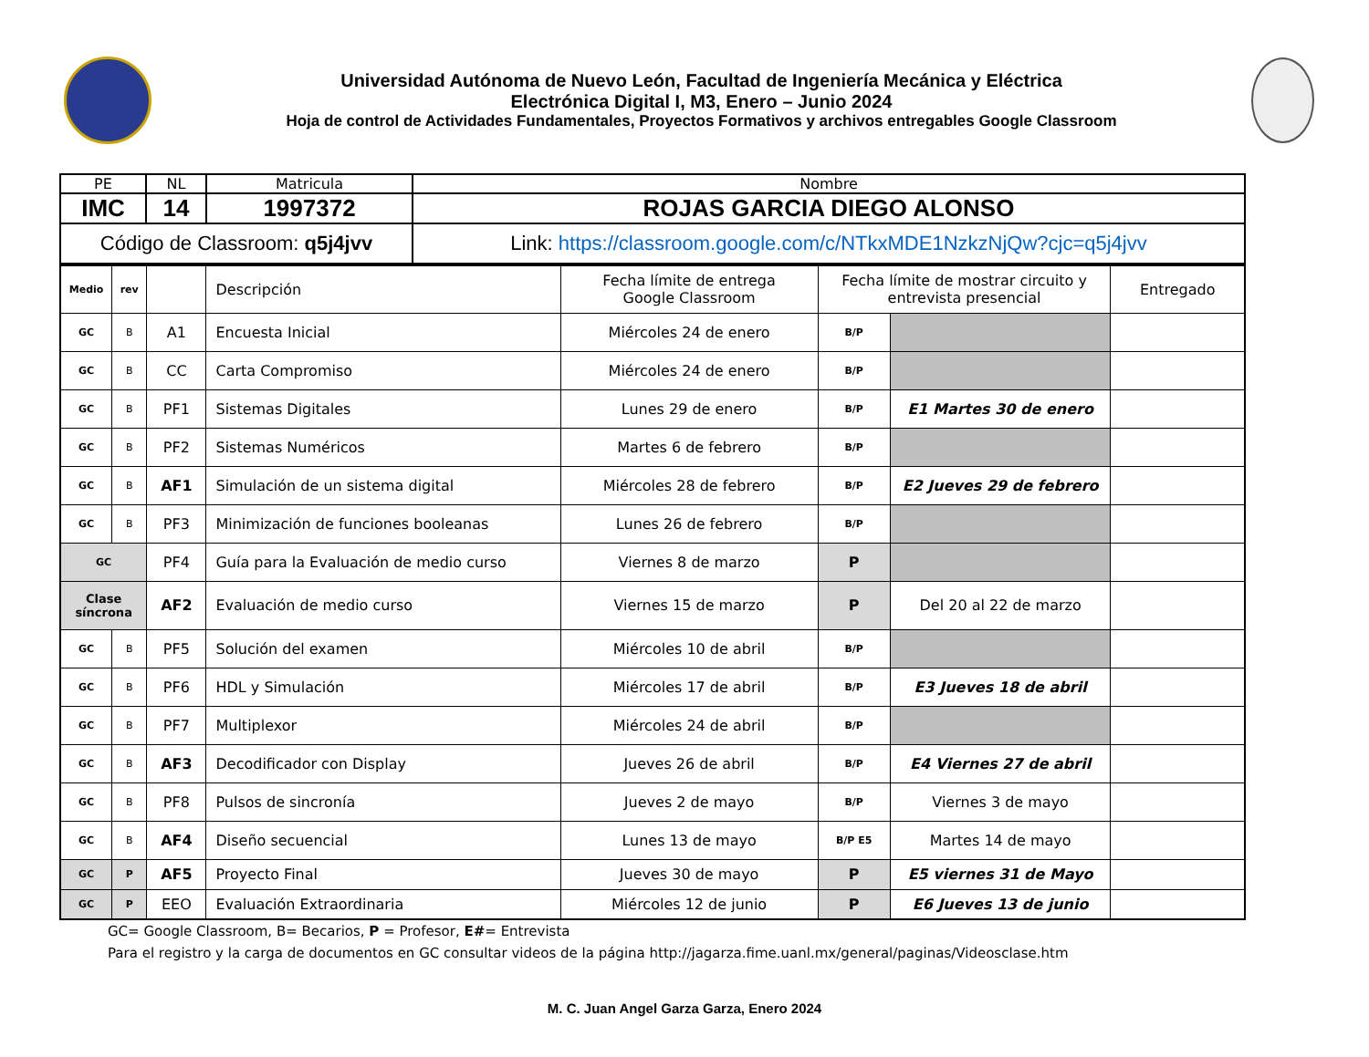Universidad Autónoma de Nuevo León, Facultad de Ingeniería Mecánica y Eléctrica
Electrónica Digital I, M3, Enero – Junio 2024
Hoja de control de Actividades Fundamentales, Proyectos Formativos y archivos entregables Google Classroom
| PE | NL | Matricula | Nombre |
| IMC | 14 | 1997372 | ROJAS GARCIA DIEGO ALONSO |
| Código de Classroom: q5j4jvv | | | Link: https://classroom.google.com/c/NTkxMDE1NzkzNjQw?cjc=q5j4jvv |
| Medio | rev | | Descripción | Fecha límite de entrega Google Classroom | Fecha límite de mostrar circuito y entrevista presencial | | Entregado |
| GC | B | A1 | Encuesta Inicial | Miércoles 24 de enero | B/P | | |
| GC | B | CC | Carta Compromiso | Miércoles 24 de enero | B/P | | |
| GC | B | PF1 | Sistemas Digitales | Lunes 29 de enero | B/P | E1 Martes 30 de enero | |
| GC | B | PF2 | Sistemas Numéricos | Martes 6 de febrero | B/P | | |
| GC | B | AF1 | Simulación de un sistema digital | Miércoles 28 de febrero | B/P | E2 Jueves 29 de febrero | |
| GC | B | PF3 | Minimización de funciones booleanas | Lunes 26 de febrero | B/P | | |
| GC | | PF4 | Guía para la Evaluación de medio curso | Viernes 8 de marzo | P | | |
| Clase síncrona | | AF2 | Evaluación de medio curso | Viernes 15 de marzo | P | Del 20 al 22 de marzo | |
| GC | B | PF5 | Solución del examen | Miércoles 10 de abril | B/P | | |
| GC | B | PF6 | HDL y Simulación | Miércoles 17 de abril | B/P | E3 Jueves 18 de abril | |
| GC | B | PF7 | Multiplexor | Miércoles 24 de abril | B/P | | |
| GC | B | AF3 | Decodificador con Display | Jueves 26 de abril | B/P | E4 Viernes 27 de abril | |
| GC | B | PF8 | Pulsos de sincronía | Jueves 2 de mayo | B/P | Viernes 3 de mayo | |
| GC | B | AF4 | Diseño secuencial | Lunes 13 de mayo | B/P E5 | Martes 14 de mayo | |
| GC | P | AF5 | Proyecto Final | Jueves 30 de mayo | P | E5 viernes 31 de Mayo | |
| GC | P | EEO | Evaluación Extraordinaria | Miércoles 12 de junio | P | E6 Jueves 13 de junio | |
GC= Google Classroom, B= Becarios, P = Profesor, E#= Entrevista
Para el registro y la carga de documentos en GC consultar videos de la página http://jagarza.fime.uanl.mx/general/paginas/Videosclase.htm
M. C. Juan Angel Garza Garza, Enero 2024